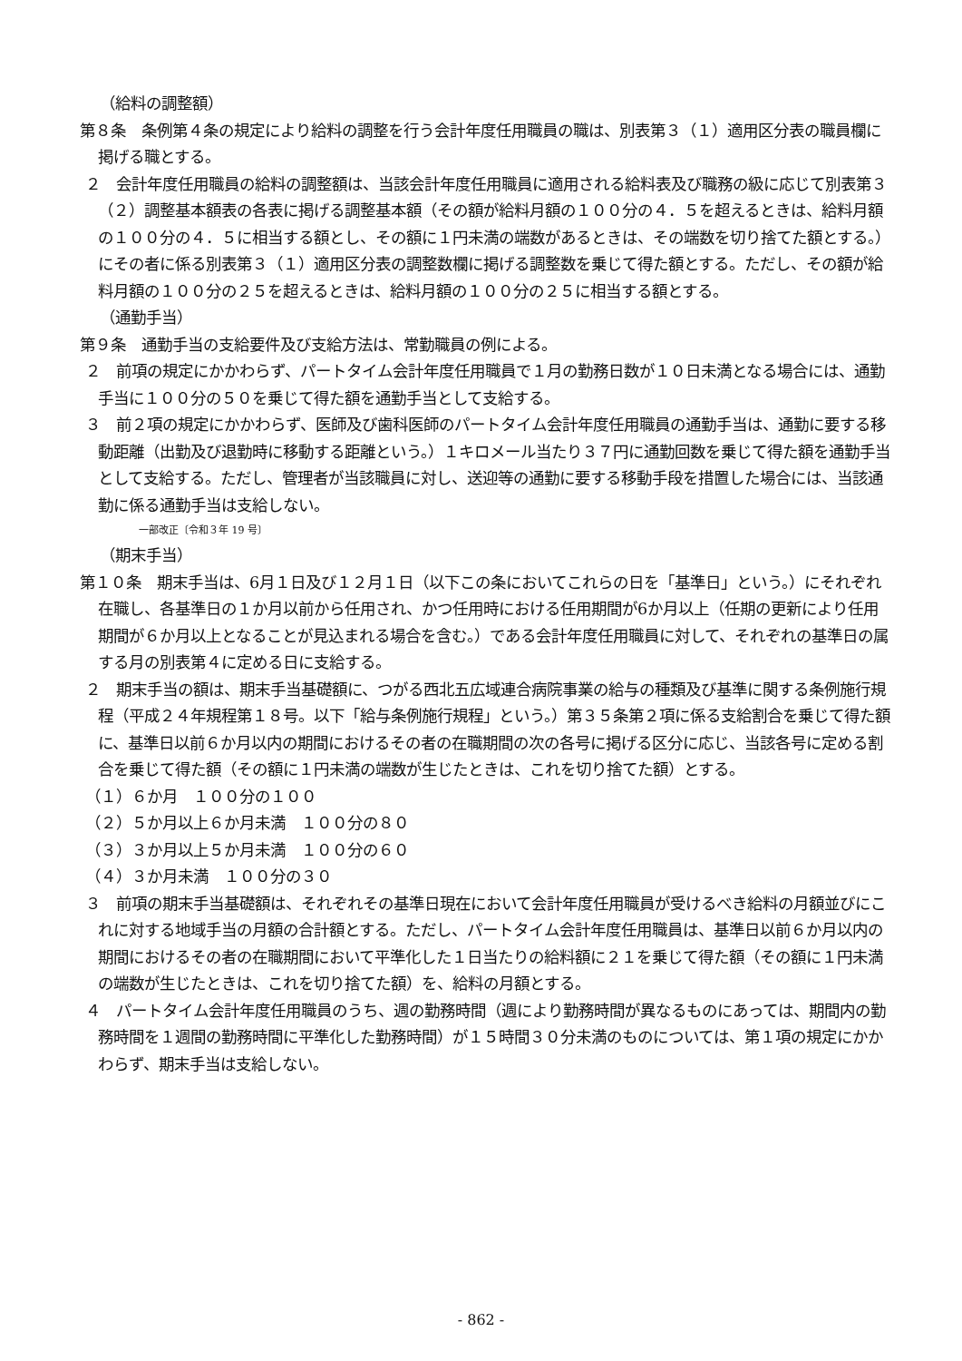（給料の調整額）
第８条　条例第４条の規定により給料の調整を行う会計年度任用職員の職は、別表第３（１）適用区分表の職員欄に掲げる職とする。
２　会計年度任用職員の給料の調整額は、当該会計年度任用職員に適用される給料表及び職務の級に応じて別表第３（２）調整基本額表の各表に掲げる調整基本額（その額が給料月額の１００分の４．５を超えるときは、給料月額の１００分の４．５に相当する額とし、その額に１円未満の端数があるときは、その端数を切り捨てた額とする。）にその者に係る別表第３（１）適用区分表の調整数欄に掲げる調整数を乗じて得た額とする。ただし、その額が給料月額の１００分の２５を超えるときは、給料月額の１００分の２５に相当する額とする。
（通勤手当）
第９条　通勤手当の支給要件及び支給方法は、常勤職員の例による。
２　前項の規定にかかわらず、パートタイム会計年度任用職員で１月の勤務日数が１０日未満となる場合には、通勤手当に１００分の５０を乗じて得た額を通勤手当として支給する。
３　前２項の規定にかかわらず、医師及び歯科医師のパートタイム会計年度任用職員の通勤手当は、通勤に要する移動距離（出勤及び退勤時に移動する距離という。）１キロメール当たり３７円に通勤回数を乗じて得た額を通勤手当として支給する。ただし、管理者が当該職員に対し、送迎等の通勤に要する移動手段を措置した場合には、当該通勤に係る通勤手当は支給しない。
一部改正〔令和３年 19 号〕
（期末手当）
第１０条　期末手当は、6月１日及び１２月１日（以下この条においてこれらの日を「基準日」という。）にそれぞれ在職し、各基準日の１か月以前から任用され、かつ任用時における任用期間が6か月以上（任期の更新により任用期間が６か月以上となることが見込まれる場合を含む。）である会計年度任用職員に対して、それぞれの基準日の属する月の別表第４に定める日に支給する。
２　期末手当の額は、期末手当基礎額に、つがる西北五広域連合病院事業の給与の種類及び基準に関する条例施行規程（平成２４年規程第１８号。以下「給与条例施行規程」という。）第３５条第２項に係る支給割合を乗じて得た額に、基準日以前６か月以内の期間におけるその者の在職期間の次の各号に掲げる区分に応じ、当該各号に定める割合を乗じて得た額（その額に１円未満の端数が生じたときは、これを切り捨てた額）とする。
（１）６か月　１００分の１００
（２）５か月以上６か月未満　１００分の８０
（３）３か月以上５か月未満　１００分の６０
（４）３か月未満　１００分の３０
３　前項の期末手当基礎額は、それぞれその基準日現在において会計年度任用職員が受けるべき給料の月額並びにこれに対する地域手当の月額の合計額とする。ただし、パートタイム会計年度任用職員は、基準日以前６か月以内の期間におけるその者の在職期間において平準化した１日当たりの給料額に２１を乗じて得た額（その額に１円未満の端数が生じたときは、これを切り捨てた額）を、給料の月額とする。
４　パートタイム会計年度任用職員のうち、週の勤務時間（週により勤務時間が異なるものにあっては、期間内の勤務時間を１週間の勤務時間に平準化した勤務時間）が１５時間３０分未満のものについては、第１項の規定にかかわらず、期末手当は支給しない。
- 862 -